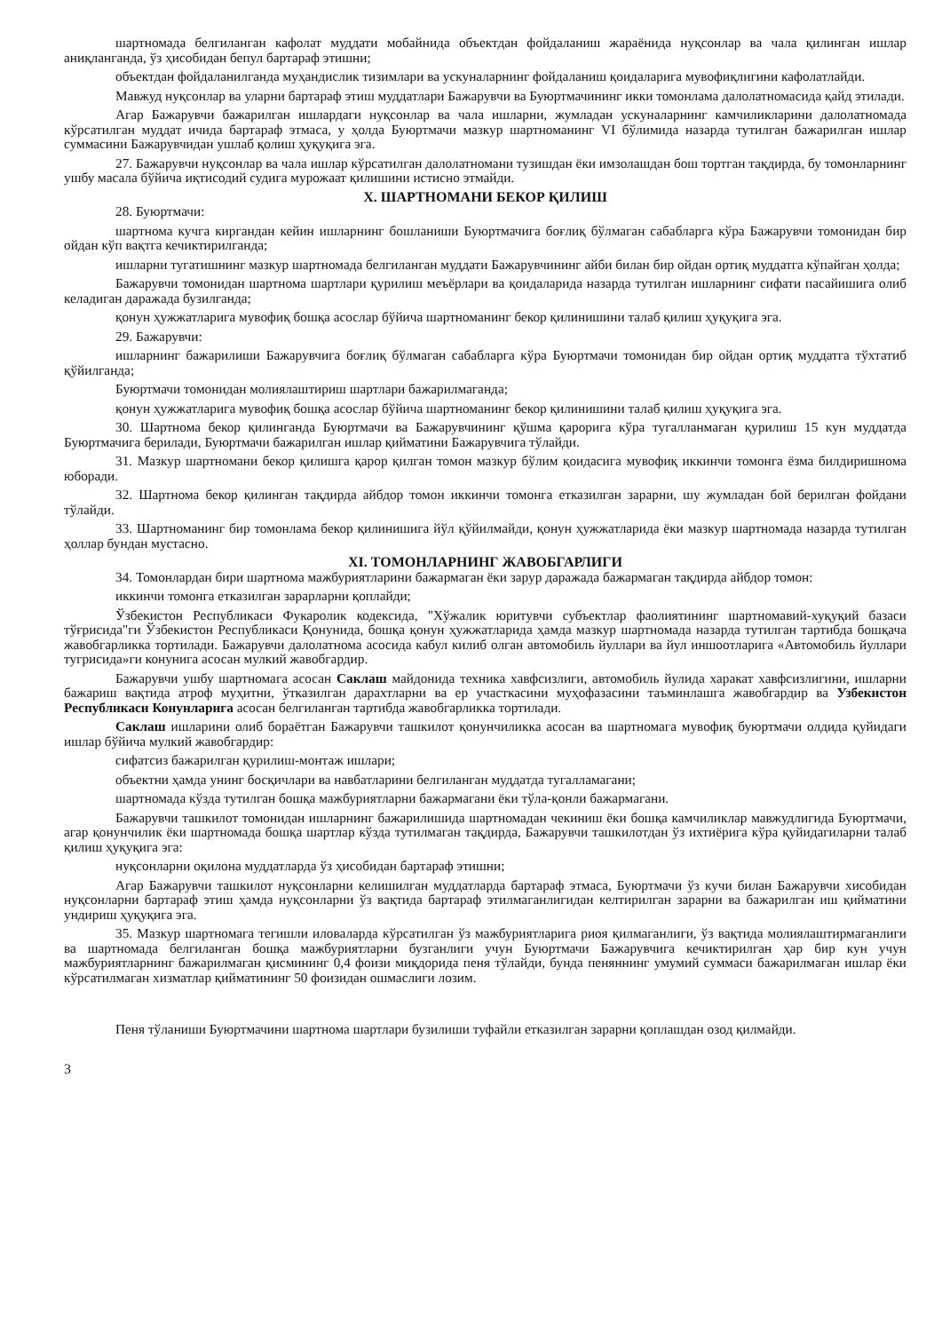шартномада белгиланган кафолат муддати мобайнида объектдан фойдаланиш жараёнида нуқсонлар ва чала қилинган ишлар аниқланганда, ўз ҳисобидан бепул бартараф этишни;
объектдан фойдаланилганда муҳандислик тизимлари ва ускуналарнинг фойдаланиш қоидаларига мувофиқлигини кафолатлайди.
Мавжуд нуқсонлар ва уларни бартараф этиш муддатлари Бажарувчи ва Буюртмачининг икки томонлама далолатномасида қайд этилади.
Агар Бажарувчи бажарилган ишлардаги нуқсонлар ва чала ишларни, жумладан ускуналарнинг камчиликларини далолатномада кўрсатилган муддат ичида бартараф этмаса, у ҳолда Буюртмачи мазкур шартноманинг VI бўлимида назарда тутилган бажарилган ишлар суммасини Бажарувчидан ушлаб қолиш ҳуқуқига эга.
27. Бажарувчи нуқсонлар ва чала ишлар кўрсатилган далолатномани тузишдан ёки имзолашдан бош тортган тақдирда, бу томонларнинг ушбу масала бўйича иқтисодий судига мурожаат қилишини истисно этмайди.
X. ШАРТНОМАНИ БЕКОР ҚИЛИШ
28. Буюртмачи:
шартнома кучга киргандан кейин ишларнинг бошланиши Буюртмачига боғлиқ бўлмаган сабабларга кўра Бажарувчи томонидан бир ойдан кўп вақтга кечиктирилганда;
ишларни тугатишнинг мазкур шартномада белгиланган муддати Бажарувчининг айби билан бир ойдан ортиқ муддатга кўпайган ҳолда;
Бажарувчи томонидан шартнома шартлари қурилиш меъёрлари ва қоидаларида назарда тутилган ишларнинг сифати пасайишига олиб келадиган даражада бузилганда;
қонун ҳужжатларига мувофиқ бошқа асослар бўйича шартноманинг бекор қилинишини талаб қилиш ҳуқуқига эга.
29. Бажарувчи:
ишларнинг бажарилиши Бажарувчига боғлиқ бўлмаган сабабларга кўра Буюртмачи томонидан бир ойдан ортиқ муддатга тўхтатиб қўйилганда;
Буюртмачи томонидан молиялаштириш шартлари бажарилмаганда;
қонун ҳужжатларига мувофиқ бошқа асослар бўйича шартноманинг бекор қилинишини талаб қилиш ҳуқуқига эга.
30. Шартнома бекор қилинганда Буюртмачи ва Бажарувчининг қўшма қарорига кўра тугалланмаган қурилиш 15 кун муддатда Буюртмачига берилади, Буюртмачи бажарилган ишлар қийматини Бажарувчига тўлайди.
31. Мазкур шартномани бекор қилишга қарор қилган томон мазкур бўлим қоидасига мувофиқ иккинчи томонга ёзма билдиришнома юборади.
32. Шартнома бекор қилинган тақдирда айбдор томон иккинчи томонга етказилган зарарни, шу жумладан бой берилган фойдани тўлайди.
33. Шартноманинг бир томонлама бекор қилинишига йўл қўйилмайди, қонун ҳужжатларида ёки мазкур шартномада назарда тутилган ҳоллар бундан мустасно.
XI. ТОМОНЛАРНИНГ ЖАВОБГАРЛИГИ
34. Томонлардан бири шартнома мажбуриятларини бажармаган ёки зарур даражада бажармаган тақдирда айбдор томон:
иккинчи томонга етказилган зарарларни қоплайди;
Ўзбекистон Республикаси Фукаролик кодексида, "Хўжалик юритувчи субъектлар фаолиятининг шартномавий-хуқуқий базаси тўғрисида"ги Ўзбекистон Республикаси Қонунида, бошқа қонун ҳужжатларида ҳамда мазкур шартномада назарда тутилган тартибда бошқача жавобгарликка тортилади. Бажарувчи далолатнома асосида кабул килиб олган автомобиль йуллари ва йул иншоотларига «Автомобиль йуллари тугрисида»ги конунига асосан мулкий жавобгардир.
Бажарувчи ушбу шартномага асосан Саклаш майдонида техника хавфсизлиги, автомобиль йулида харакат хавфсизлигини, ишларни бажариш вақтида атроф муҳитни, ўтказилган дарахтларни ва ер участкасини муҳофазасини таъминлашга жавобгардир ва Узбекистон Республикаси Конунларига асосан белгиланган тартибда жавобгарликка тортилади.
Саклаш ишларини олиб бораётган Бажарувчи ташкилот қонунчиликка асосан ва шартномага мувофиқ буюртмачи олдида қуйидаги ишлар бўйича мулкий жавобгардир:
сифатсиз бажарилган қурилиш-монтаж ишлари;
объектни ҳамда унинг босқичлари ва навбатларини белгиланган муддатда тугалламагани;
шартномада кўзда тутилган бошқа мажбуриятларни бажармагани ёки тўла-қонли бажармагани.
Бажарувчи ташкилот томонидан ишларнинг бажарилишида шартномадан чекиниш ёки бошқа камчиликлар мавжудлигида Буюртмачи, агар қонунчилик ёки шартномада бошқа шартлар кўзда тутилмаган тақдирда, Бажарувчи ташкилотдан ўз ихтиёрига кўра қуйидагиларни талаб қилиш ҳуқуқига эга:
нуқсонларни оқилона муддатларда ўз ҳисобидан бартараф этишни;
Агар Бажарувчи ташкилот нуқсонларни келишилган муддатларда бартараф этмаса, Буюртмачи ўз кучи билан Бажарувчи хисобидан нуқсонларни бартараф этиш ҳамда нуқсонларни ўз вақтида бартараф этилмаганлигидан келтирилган зарарни ва бажарилган иш қийматини ундириш ҳуқуқига эга.
35. Мазкур шартномага тегишли иловаларда кўрсатилган ўз мажбуриятларига риоя қилмаганлиги, ўз вақтида молиялаштирмаганлиги ва шартномада белгиланган бошқа мажбуриятларни бузганлиги учун Буюртмачи Бажарувчига кечиктирилган ҳар бир кун учун мажбуриятларнинг бажарилмаган қисмининг 0,4 фоизи миқдорида пеня тўлайди, бунда пеняннинг умумий суммаси бажарилмаган ишлар ёки кўрсатилмаган хизматлар қийматининг 50 фоизидан ошмаслиги лозим.
Пеня тўланиши Буюртмачини шартнома шартлари бузилиши туфайли етказилган зарарни қоплашдан озод қилмайди.
3